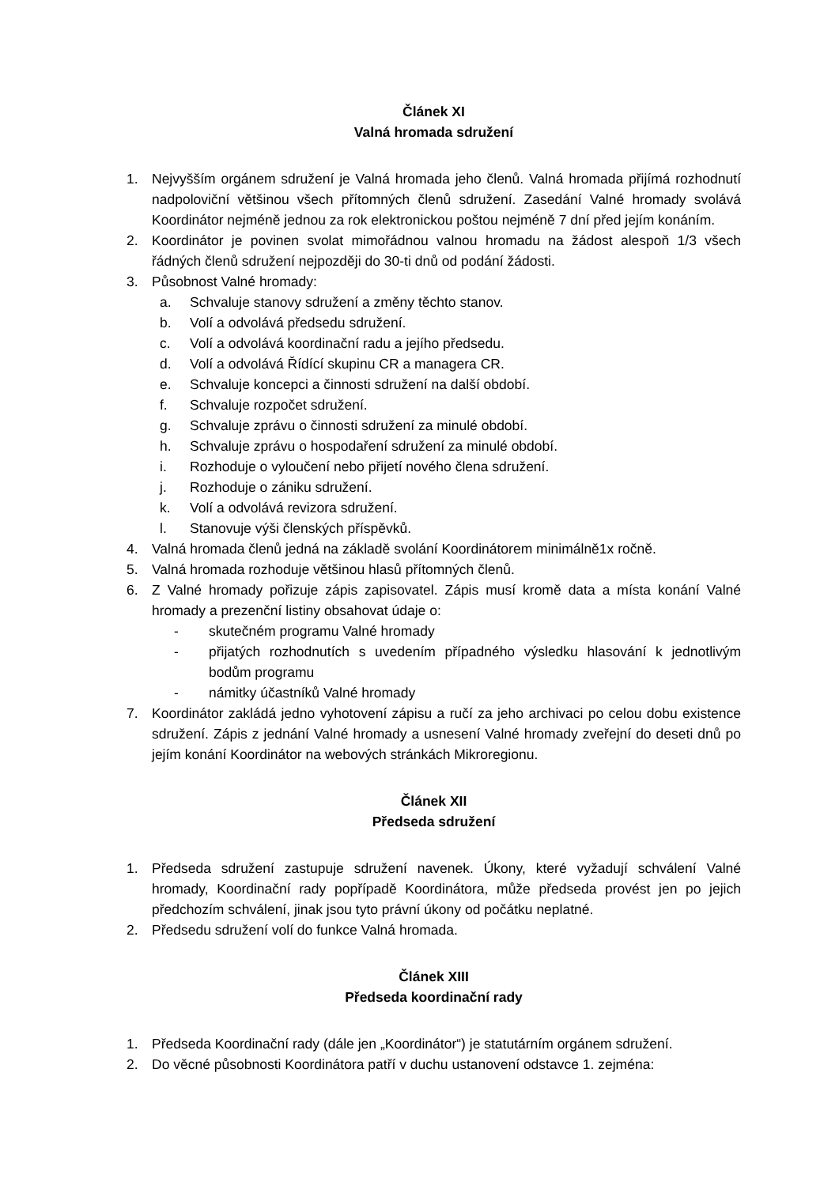Článek XI
Valná hromada sdružení
1. Nejvyšším orgánem sdružení je Valná hromada jeho členů. Valná hromada přijímá rozhodnutí nadpoloviční většinou všech přítomných členů sdružení. Zasedání Valné hromady svolává Koordinátor nejméně jednou za rok elektronickou poštou nejméně 7 dní před jejím konáním.
2. Koordinátor je povinen svolat mimořádnou valnou hromadu na žádost alespoň 1/3 všech řádných členů sdružení nejpozději do 30-ti dnů od podání žádosti.
3. Působnost Valné hromady:
a. Schvaluje stanovy sdružení a změny těchto stanov.
b. Volí a odvolává předsedu sdružení.
c. Volí a odvolává koordinační radu a jejího předsedu.
d. Volí a odvolává Řídící skupinu CR a managera CR.
e. Schvaluje koncepci a činnosti sdružení na další období.
f. Schvaluje rozpočet sdružení.
g. Schvaluje zprávu o činnosti sdružení za minulé období.
h. Schvaluje zprávu o hospodaření sdružení za minulé období.
i. Rozhoduje o vyloučení nebo přijetí nového člena sdružení.
j. Rozhoduje o zániku sdružení.
k. Volí a odvolává revizora sdružení.
l. Stanovuje výši členských příspěvků.
4. Valná hromada členů jedná na základě svolání Koordinátorem minimálně1x ročně.
5. Valná hromada rozhoduje většinou hlasů přítomných členů.
6. Z Valné hromady pořizuje zápis zapisovatel. Zápis musí kromě data a místa konání Valné hromady a prezenční listiny obsahovat údaje o:
- skutečném programu Valné hromady
- přijatých rozhodnutích s uvedením případného výsledku hlasování k jednotlivým bodům programu
- námitky účastníků Valné hromady
7. Koordinátor zakládá jedno vyhotovení zápisu a ručí za jeho archivaci po celou dobu existence sdružení. Zápis z jednání Valné hromady a usnesení Valné hromady zveřejní do deseti dnů po jejím konání Koordinátor na webových stránkách Mikroregionu.
Článek XII
Předseda sdružení
1. Předseda sdružení zastupuje sdružení navenek. Úkony, které vyžadují schválení Valné hromady, Koordinační rady popřípadě Koordinátora, může předseda provést jen po jejich předchozím schválení, jinak jsou tyto právní úkony od počátku neplatné.
2. Předsedu sdružení volí do funkce Valná hromada.
Článek XIII
Předseda koordinační rady
1. Předseda Koordinační rady (dále jen „Koordinátor“) je statutárním orgánem sdružení.
2. Do věcné působnosti Koordinátora patří v duchu ustanovení odstavce 1. zejména: